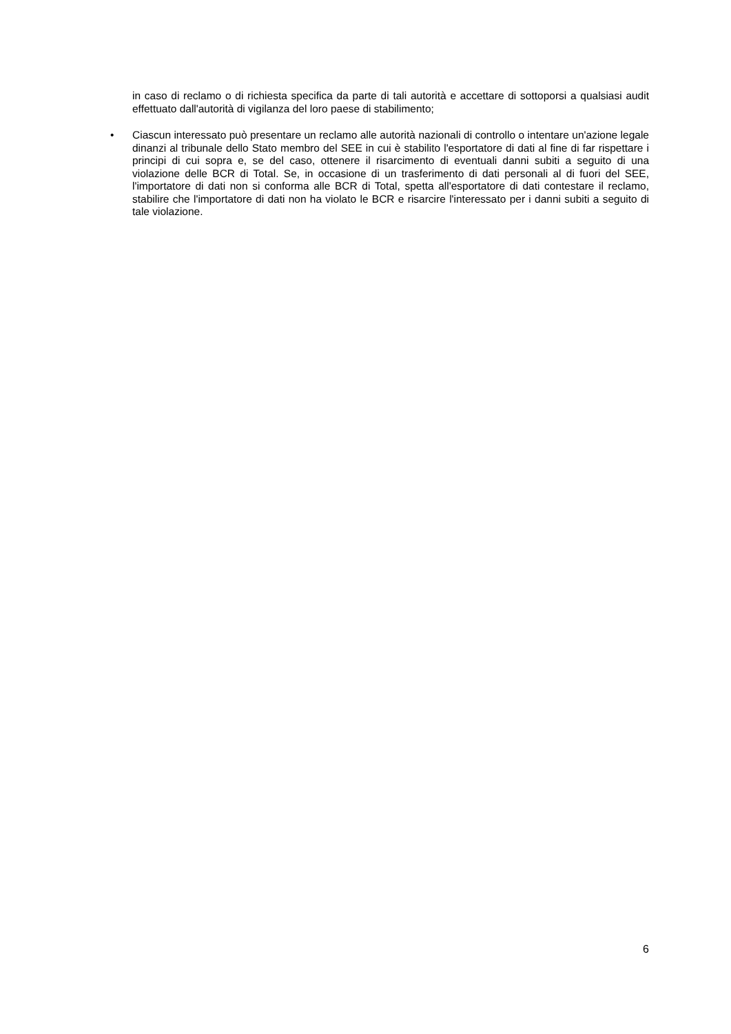in caso di reclamo o di richiesta specifica da parte di tali autorità e accettare di sottoporsi a qualsiasi audit effettuato dall'autorità di vigilanza del loro paese di stabilimento;
• Ciascun interessato può presentare un reclamo alle autorità nazionali di controllo o intentare un'azione legale dinanzi al tribunale dello Stato membro del SEE in cui è stabilito l'esportatore di dati al fine di far rispettare i principi di cui sopra e, se del caso, ottenere il risarcimento di eventuali danni subiti a seguito di una violazione delle BCR di Total. Se, in occasione di un trasferimento di dati personali al di fuori del SEE, l'importatore di dati non si conforma alle BCR di Total, spetta all'esportatore di dati contestare il reclamo, stabilire che l'importatore di dati non ha violato le BCR e risarcire l'interessato per i danni subiti a seguito di tale violazione.
6